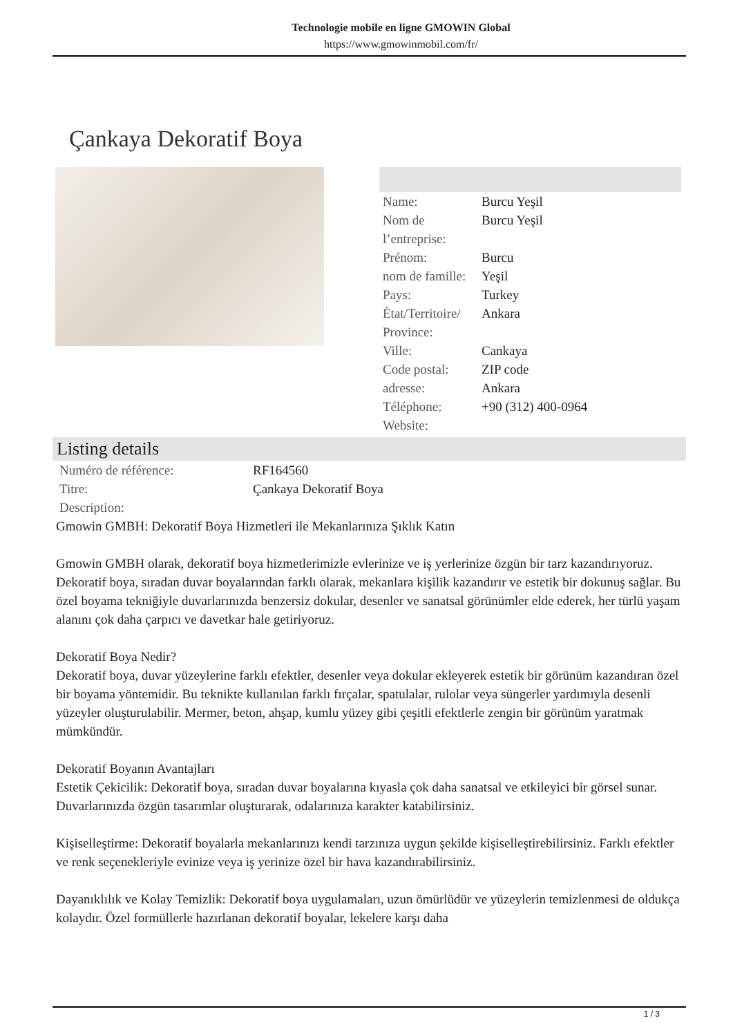Technologie mobile en ligne GMOWIN Global
https://www.gmowinmobil.com/fr/
Çankaya Dekoratif Boya
| Name: | Burcu Yeşil |
| Nom de l’entreprise: | Burcu Yeşil |
| Prénom: | Burcu |
| nom de famille: | Yeşil |
| Pays: | Turkey |
| État/Territoire/ Province: | Ankara |
| Ville: | Cankaya |
| Code postal: | ZIP code |
| adresse: | Ankara |
| Téléphone: | +90 (312) 400-0964 |
| Website: | |
Listing details
| Numéro de référence: | RF164560 |
| Titre: | Çankaya Dekoratif Boya |
| Description: | |
Gmowin GMBH: Dekoratif Boya Hizmetleri ile Mekanlarınıza Şıklık Katın
Gmowin GMBH olarak, dekoratif boya hizmetlerimizle evlerinize ve iş yerlerinize özgün bir tarz kazandırıyoruz. Dekoratif boya, sıradan duvar boyalarından farklı olarak, mekanlara kişilik kazandırır ve estetik bir dokunuş sağlar. Bu özel boyama tekniğiyle duvarlarınızda benzersiz dokular, desenler ve sanatsal görünümler elde ederek, her türlü yaşam alanını çok daha çarpıcı ve davetkar hale getiriyoruz.
Dekoratif Boya Nedir?
Dekoratif boya, duvar yüzeylerine farklı efektler, desenler veya dokular ekleyerek estetik bir görünüm kazandıran özel bir boyama yöntemidir. Bu teknikte kullanılan farklı fırçalar, spatulalar, rulolar veya süngerler yardımıyla desenli yüzeyler oluşturulabilir. Mermer, beton, ahşap, kumlu yüzey gibi çeşitli efektlerle zengin bir görünüm yaratmak mümkündür.
Dekoratif Boyanın Avantajları
Estetik Çekicilik: Dekoratif boya, sıradan duvar boyalarına kıyasla çok daha sanatsal ve etkileyici bir görsel sunar. Duvarlarınızda özgün tasarımlar oluşturarak, odalarınıza karakter katabilirsiniz.
Kişiselleştirme: Dekoratif boyalarla mekanlarınızı kendi tarzınıza uygun şekilde kişiselleştirebilirsiniz. Farklı efektler ve renk seçenekleriyle evinize veya iş yerinize özel bir hava kazandırabilirsiniz.
Dayanıklılık ve Kolay Temizlik: Dekoratif boya uygulamaları, uzun ömürlüdür ve yüzeylerin temizlenmesi de oldukça kolaydır. Özel formüllerle hazırlanan dekoratif boyalar, lekelere karşı daha
1 / 3